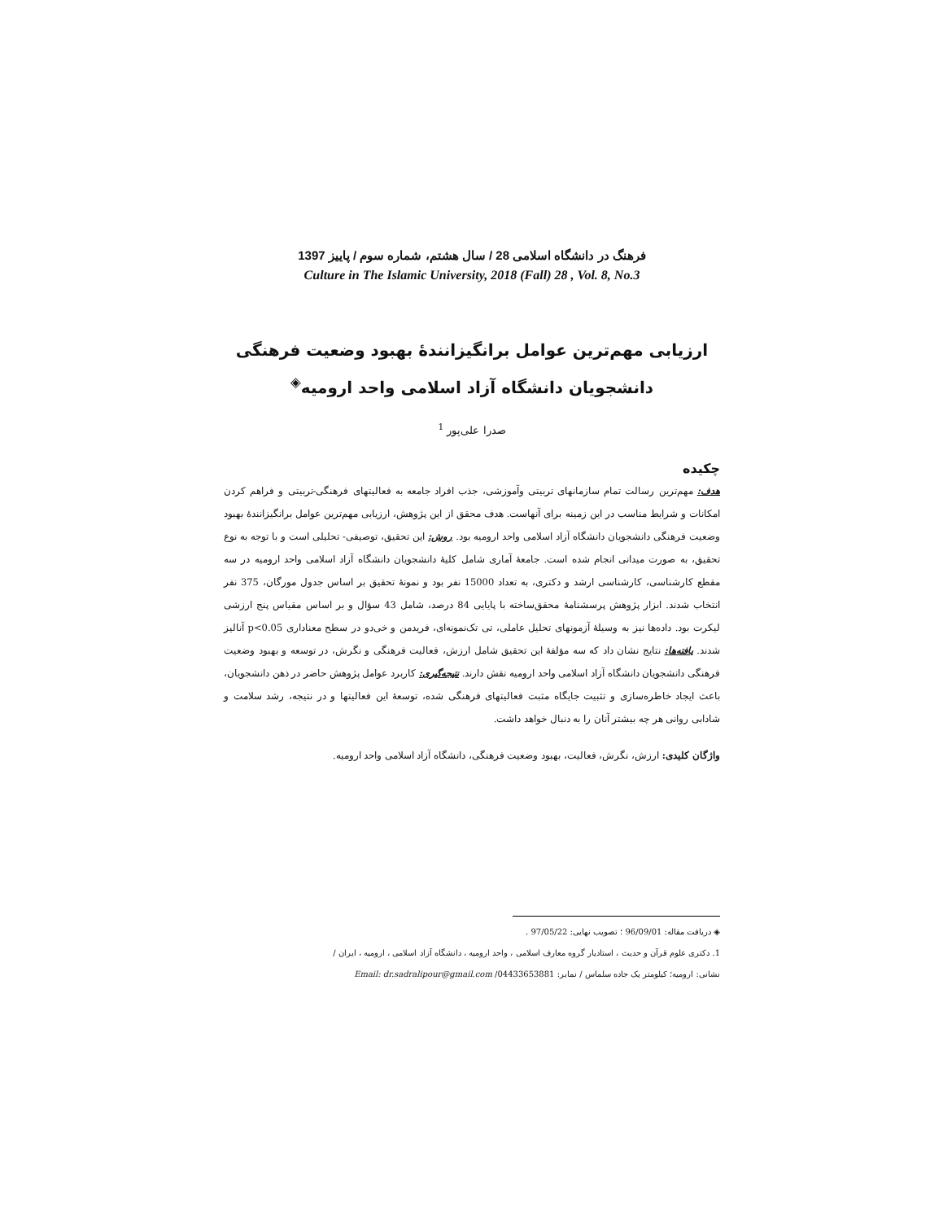فرهنگ در دانشگاه اسلامی 28 / سال هشتم، شماره سوم / پاییز 1397
Culture in The Islamic University, 2018 (Fall) 28 , Vol. 8, No.3
ارزیابی مهم‌ترین عوامل برانگیزانندهٔ بهبود وضعیت فرهنگی
دانشجویان دانشگاه آزاد اسلامی واحد ارومیه<sup>◈</sup>
صدرا علی‌پور <sup>1</sup>
چکیده
هدف: مهم‌ترین رسالت تمام سازمانهای تربیتی وآموزشی، جذب افراد جامعه به فعالیتهای فرهنگی-تربیتی و فراهم کردن امکانات و شرایط مناسب در این زمینه برای آنهاست. هدف محقق از این پژوهش، ارزیابی مهم‌ترین عوامل برانگیزانندهٔ بهبود وضعیت فرهنگی دانشجویان دانشگاه آزاد اسلامی واحد ارومیه بود. روش: این تحقیق، توصیفی- تحلیلی است و با توجه به نوع تحقیق، به صورت میدانی انجام شده است. جامعهٔ آماری شامل کلیهٔ دانشجویان دانشگاه آزاد اسلامی واحد ارومیه در سه مقطع کارشناسی، کارشناسی ارشد و دکتری، به تعداد 15000 نفر بود و نمونهٔ تحقیق بر اساس جدول مورگان، 375 نفر انتخاب شدند. ابزار پژوهش پرسشنامهٔ محقق‌ساخته با پایایی 84 درصد، شامل 43 سؤال و بر اساس مقیاس پنج ارزشی لیکرت بود. داده‌ها نیز به وسیلهٔ آزمونهای تحلیل عاملی، تی تک‌نمونه‌ای، فریدمن و خی‌دو در سطح معناداری p<0.05 آنالیز شدند. یافته‌ها: نتایج نشان داد که سه مؤلفهٔ این تحقیق شامل ارزش، فعالیت فرهنگی و نگرش، در توسعه و بهبود وضعیت فرهنگی دانشجویان دانشگاه آزاد اسلامی واحد ارومیه نقش دارند. نتیجه‌گیری: کاربرد عوامل پژوهش حاضر در ذهن دانشجویان، باعث ایجاد خاطره‌سازی و تثبیت جایگاه مثبت فعالیتهای فرهنگی شده، توسعهٔ این فعالیتها و در نتیجه، رشد سلامت و شادابی روانی هر چه بیشتر آنان را به دنبال خواهد داشت.
واژگان کلیدی: ارزش، نگرش، فعالیت، بهبود وضعیت فرهنگی، دانشگاه آزاد اسلامی واحد ارومیه.
◈ دریافت مقاله: 96/09/01 ؛ تصویب نهایی: 97/05/22 .
1. دکتری علوم قرآن و حدیث ، استادیار گروه معارف اسلامی ، واحد ارومیه ، دانشگاه آزاد اسلامی ، ارومیه ، ایران /
نشانی: ارومیه؛ کیلومتر یک جاده سلماس / نمابر: 04433653881/ Email: dr.sadralipour@gmail.com